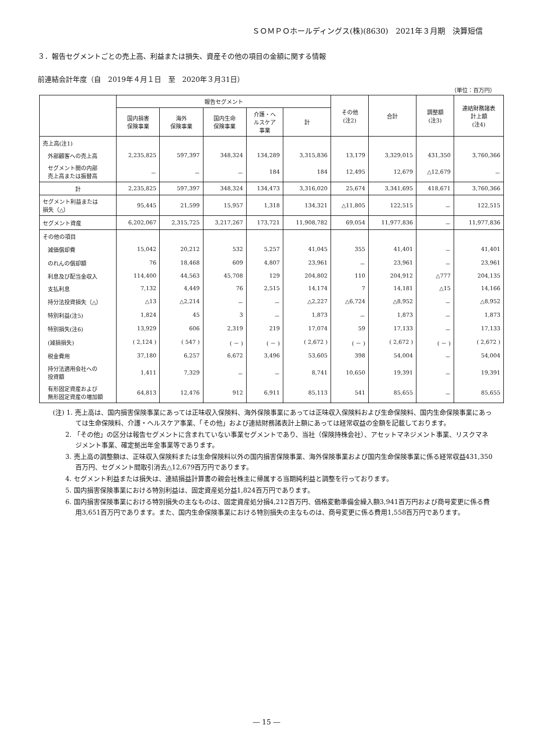ＳＯＭＰＯホールディングス(株)(8630)　2021年３月期　決算短信
３．報告セグメントごとの売上高、利益または損失、資産その他の項目の金額に関する情報
前連結会計年度（自　2019年４月１日　至　2020年３月31日）
（単位：百万円）
| | 報告セグメント | | | | | その他 (注2) | 合計 | 調整額 (注3) | 連結財務諸表 計上額 (注4) |
| --- | --- | --- | --- | --- | --- | --- | --- | --- | --- |
| | 国内損害 保険事業 | 海外 保険事業 | 国内生命 保険事業 | 介護・ヘ ルスケア 事業 | 計 | | | | |
| 売上高(注1) | | | | | | | | | |
| 外部顧客への売上高 | 2,235,825 | 597,397 | 348,324 | 134,289 | 3,315,836 | 13,179 | 3,329,015 | 431,350 | 3,760,366 |
| セグメント間の内部 売上高または振替高 | － | － | － | 184 | 184 | 12,495 | 12,679 | △12,679 | － |
| 計 | 2,235,825 | 597,397 | 348,324 | 134,473 | 3,316,020 | 25,674 | 3,341,695 | 418,671 | 3,760,366 |
| セグメント利益または 損失（△） | 95,445 | 21,599 | 15,957 | 1,318 | 134,321 | △11,805 | 122,515 | － | 122,515 |
| セグメント資産 | 6,202,067 | 2,315,725 | 3,217,267 | 173,721 | 11,908,782 | 69,054 | 11,977,836 | － | 11,977,836 |
| その他の項目 | | | | | | | | | |
| 減価償却費 | 15,042 | 20,212 | 532 | 5,257 | 41,045 | 355 | 41,401 | － | 41,401 |
| のれんの償却額 | 76 | 18,468 | 609 | 4,807 | 23,961 | － | 23,961 | － | 23,961 |
| 利息及び配当金収入 | 114,400 | 44,563 | 45,708 | 129 | 204,802 | 110 | 204,912 | △777 | 204,135 |
| 支払利息 | 7,132 | 4,449 | 76 | 2,515 | 14,174 | 7 | 14,181 | △15 | 14,166 |
| 持分法投資損失（△） | △13 | △2,214 | － | － | △2,227 | △6,724 | △8,952 | － | △8,952 |
| 特別利益(注5) | 1,824 | 45 | 3 | － | 1,873 | － | 1,873 | － | 1,873 |
| 特別損失(注6) | 13,929 | 606 | 2,319 | 219 | 17,074 | 59 | 17,133 | － | 17,133 |
| (減損損失) | ( 2,124 ) | ( 547 ) | ( － ) | ( － ) | ( 2,672 ) | ( － ) | ( 2,672 ) | ( － ) | ( 2,672 ) |
| 税金費用 | 37,180 | 6,257 | 6,672 | 3,496 | 53,605 | 398 | 54,004 | － | 54,004 |
| 持分法適用会社への 投資額 | 1,411 | 7,329 | － | － | 8,741 | 10,650 | 19,391 | － | 19,391 |
| 有形固定資産および 無形固定資産の増加額 | 64,813 | 12,476 | 912 | 6,911 | 85,113 | 541 | 85,655 | － | 85,655 |
(注) 1. 売上高は、国内損害保険事業にあっては正味収入保険料、海外保険事業にあっては正味収入保険料および生命保険料、国内生命保険事業にあっては生命保険料、介護・ヘルスケア事業、「その他」および連結財務諸表計上額にあっては経常収益の金額を記載しております。
2. 「その他」の区分は報告セグメントに含まれていない事業セグメントであり、当社（保険持株会社）、アセットマネジメント事業、リスクマネジメント事業、確定拠出年金事業等であります。
3. 売上高の調整額は、正味収入保険料または生命保険料以外の国内損害保険事業、海外保険事業および国内生命保険事業に係る経常収益431,350百万円、セグメント間取引消去△12,679百万円であります。
4. セグメント利益または損失は、連結損益計算書の親会社株主に帰属する当期純利益と調整を行っております。
5. 国内損害保険事業における特別利益は、固定資産処分益1,824百万円であります。
6. 国内損害保険事業における特別損失の主なものは、固定資産処分損4,212百万円、価格変動準備金繰入額3,941百万円および商号変更に係る費用3,651百万円であります。また、国内生命保険事業における特別損失の主なものは、商号変更に係る費用1,558百万円であります。
― 15 ―